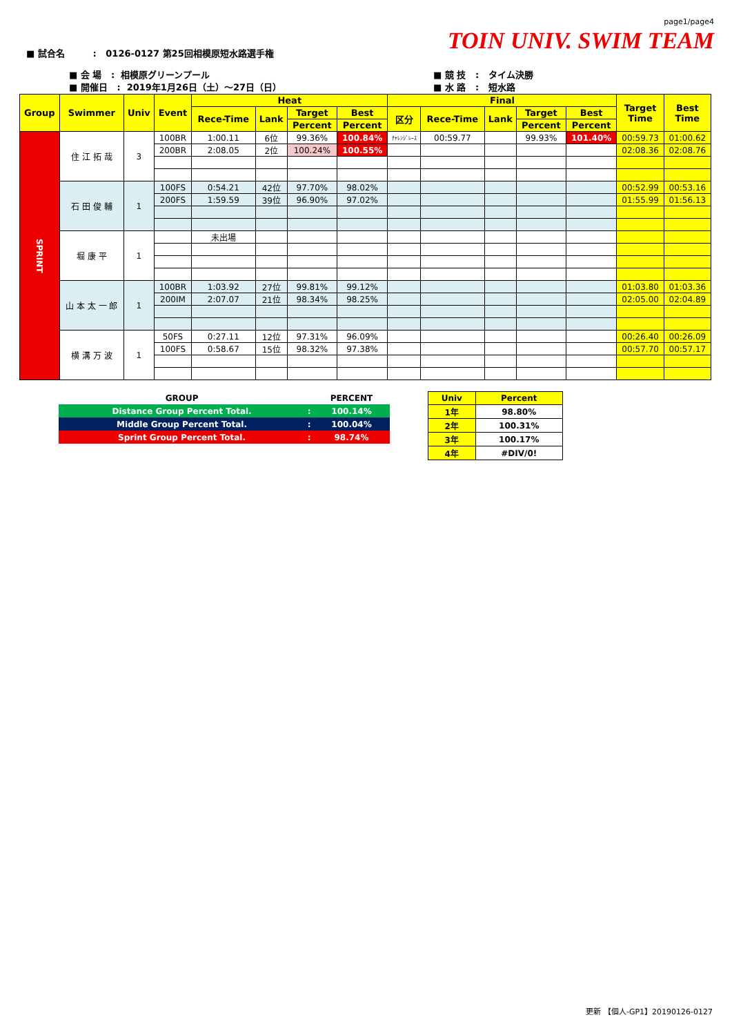page1/page4
TOIN UNIV. SWIM TEAM
■ 試合名 : 0126-0127 第25回相模原短水路選手権
■ 会 場 : 相模原グリーンプール
■ 開催日 : 2019年1月26日（土）～27日（日）
■ 競 技 : タイム決勝
■ 水 路 : 短水路
| Group | Swimmer | Univ | Event | Heat | | | | Final | | | | | Target Time | Best Time |
| --- | --- | --- | --- | --- | --- | --- | --- | --- | --- | --- | --- | --- | --- | --- |
| | | | | Rece-Time | Lank | Target | Best | 区分 | Rece-Time | Lank | Target | Best | | |
| | | | | | | Percent | Percent | | | | Percent | Percent | | |
| SPRINT | 住 江 拓 哉 | 3 | 100BR | 1:00.11 | 6位 | 99.36% | 100.84% | ﾁｬﾚﾝｼﾞﾚｰｽ | 00:59.77 | | 99.93% | 101.40% | 00:59.73 | 01:00.62 |
| | | | 200BR | 2:08.05 | 2位 | 100.24% | 100.55% | | | | | | 02:08.36 | 02:08.76 |
| | 石 田 俊 輔 | 1 | 100FS | 0:54.21 | 42位 | 97.70% | 98.02% | | | | | | 00:52.99 | 00:53.16 |
| | | | 200FS | 1:59.59 | 39位 | 96.90% | 97.02% | | | | | | 01:55.99 | 01:56.13 |
| | 堀 康 平 | 1 | | 未出場 | | | | | | | | | | |
| | 山 本 太 一 郎 | 1 | 100BR | 1:03.92 | 27位 | 99.81% | 99.12% | | | | | | 01:03.80 | 01:03.36 |
| | | | 200IM | 2:07.07 | 21位 | 98.34% | 98.25% | | | | | | 02:05.00 | 02:04.89 |
| | 横 溝 万 波 | 1 | 50FS | 0:27.11 | 12位 | 97.31% | 96.09% | | | | | | 00:26.40 | 00:26.09 |
| | | | 100FS | 0:58.67 | 15位 | 98.32% | 97.38% | | | | | | 00:57.70 | 00:57.17 |
| GROUP | | PERCENT |
| Distance Group Percent Total. | : | 100.14% |
| Middle Group Percent Total. | : | 100.04% |
| Sprint Group Percent Total. | : | 98.74% |
| Univ | Percent |
| 1年 | 98.80% |
| 2年 | 100.31% |
| 3年 | 100.17% |
| 4年 | #DIV/0! |
更新 【個人-GP1】20190126-0127